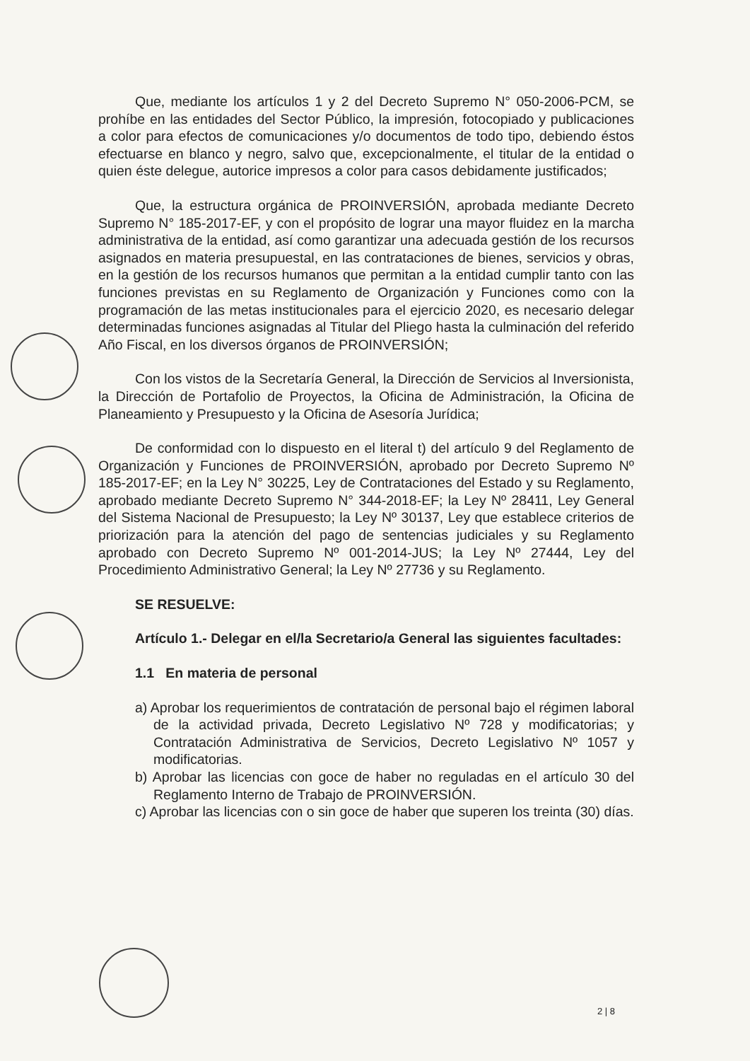Que, mediante los artículos 1 y 2 del Decreto Supremo N° 050-2006-PCM, se prohíbe en las entidades del Sector Público, la impresión, fotocopiado y publicaciones a color para efectos de comunicaciones y/o documentos de todo tipo, debiendo éstos efectuarse en blanco y negro, salvo que, excepcionalmente, el titular de la entidad o quien éste delegue, autorice impresos a color para casos debidamente justificados;
Que, la estructura orgánica de PROINVERSIÓN, aprobada mediante Decreto Supremo N° 185-2017-EF, y con el propósito de lograr una mayor fluidez en la marcha administrativa de la entidad, así como garantizar una adecuada gestión de los recursos asignados en materia presupuestal, en las contrataciones de bienes, servicios y obras, en la gestión de los recursos humanos que permitan a la entidad cumplir tanto con las funciones previstas en su Reglamento de Organización y Funciones como con la programación de las metas institucionales para el ejercicio 2020, es necesario delegar determinadas funciones asignadas al Titular del Pliego hasta la culminación del referido Año Fiscal, en los diversos órganos de PROINVERSIÓN;
Con los vistos de la Secretaría General, la Dirección de Servicios al Inversionista, la Dirección de Portafolio de Proyectos, la Oficina de Administración, la Oficina de Planeamiento y Presupuesto y la Oficina de Asesoría Jurídica;
De conformidad con lo dispuesto en el literal t) del artículo 9 del Reglamento de Organización y Funciones de PROINVERSIÓN, aprobado por Decreto Supremo Nº 185-2017-EF; en la Ley N° 30225, Ley de Contrataciones del Estado y su Reglamento, aprobado mediante Decreto Supremo N° 344-2018-EF; la Ley Nº 28411, Ley General del Sistema Nacional de Presupuesto; la Ley Nº 30137, Ley que establece criterios de priorización para la atención del pago de sentencias judiciales y su Reglamento aprobado con Decreto Supremo Nº 001-2014-JUS; la Ley Nº 27444, Ley del Procedimiento Administrativo General; la Ley Nº 27736 y su Reglamento.
SE RESUELVE:
Artículo 1.- Delegar en el/la Secretario/a General las siguientes facultades:
1.1 En materia de personal
a) Aprobar los requerimientos de contratación de personal bajo el régimen laboral de la actividad privada, Decreto Legislativo Nº 728 y modificatorias; y Contratación Administrativa de Servicios, Decreto Legislativo Nº 1057 y modificatorias.
b) Aprobar las licencias con goce de haber no reguladas en el artículo 30 del Reglamento Interno de Trabajo de PROINVERSIÓN.
c) Aprobar las licencias con o sin goce de haber que superen los treinta (30) días.
2 | 8